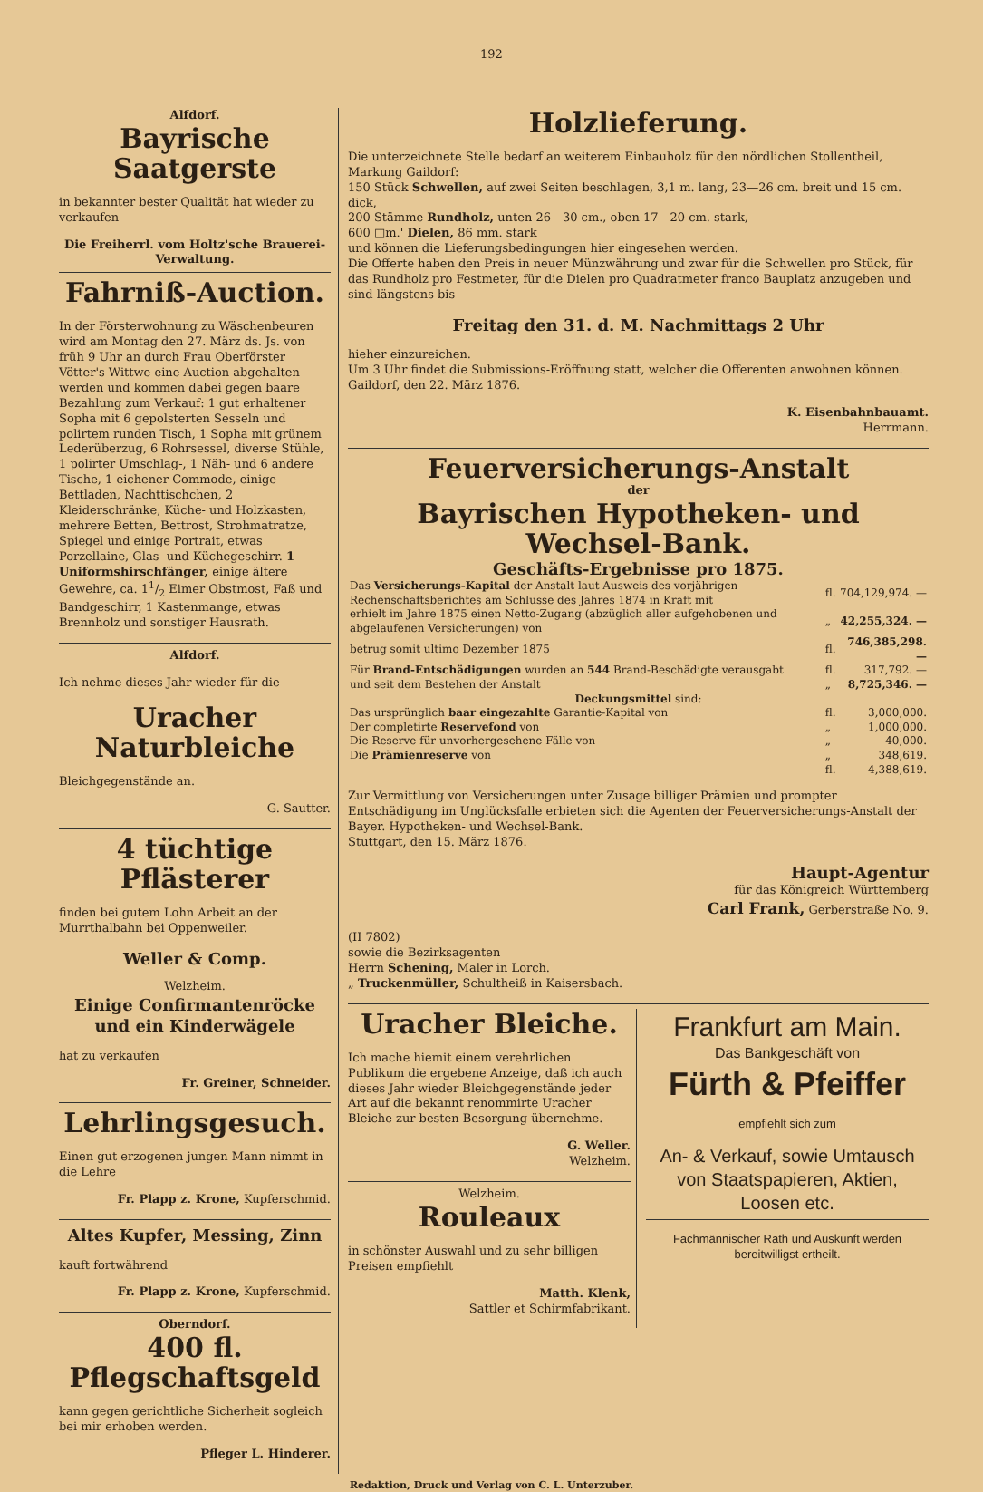192
Alfdorf.
Bayrische Saatgerste
in bekannter bester Qualität hat wieder zu verkaufen
Die Freiherrl. vom Holtz'sche Brauerei-Verwaltung.
Fahrniß-Auction.
In der Försterwohnung zu Wäschenbeuren wird am Montag den 27. März ds. Js. von früh 9 Uhr an durch Frau Oberförster Vötter's Wittwe eine Auction abgehalten werden und kommen dabei gegen baare Bezahlung zum Verkauf: 1 gut erhaltener Sopha mit 6 gepolsterten Sesseln und polirtem runden Tisch, 1 Sopha mit grünem Lederüberzug, 6 Rohrsessel, diverse Stühle, 1 polirter Umschlag-, 1 Näh- und 6 andere Tische, 1 eichener Commode, einige Bettladen, Nachttischchen, 2 Kleiderschränke, Küche- und Holzkasten, mehrere Betten, Bettrost, Strohmatratze, Spiegel und einige Portrait, etwas Porzellaine, Glas- und Küchegeschirr. 1 Uniformshirschfänger, einige ältere Gewehre, ca. 11/2 Eimer Obstmost, Faß und Bandgeschirr, 1 Kastenmange, etwas Brennholz und sonstiger Hausrath.
Alfdorf.
Ich nehme dieses Jahr wieder für die
Uracher Naturbleiche
Bleichgegenstände an.
G. Sautter.
4 tüchtige Pflästerer
finden bei gutem Lohn Arbeit an der Murrthalbahn bei Oppenweiler.
Weller & Comp.
Welzheim.
Einige Confirmantenröcke und ein Kinderwägele
hat zu verkaufen
Fr. Greiner, Schneider.
Lehrlingsgesuch.
Einen gut erzogenen jungen Mann nimmt in die Lehre
Fr. Plapp z. Krone, Kupferschmid.
Altes Kupfer, Messing, Zinn
kauft fortwährend
Fr. Plapp z. Krone, Kupferschmid.
Oberndorf.
400 fl. Pflegschaftsgeld
kann gegen gerichtliche Sicherheit sogleich bei mir erhoben werden.
Pfleger L. Hinderer.
Holzlieferung.
Die unterzeichnete Stelle bedarf an weiterem Einbauholz für den nördlichen Stollentheil, Markung Gaildorf:
150 Stück Schwellen, auf zwei Seiten beschlagen, 3,1 m. lang, 23—26 cm. breit und 15 cm. dick,
200 Stämme Rundholz, unten 26—30 cm., oben 17—20 cm. stark,
600 □m.' Dielen, 86 mm. stark
und können die Lieferungsbedingungen hier eingesehen werden.
Die Offerte haben den Preis in neuer Münzwährung und zwar für die Schwellen pro Stück, für das Rundholz pro Festmeter, für die Dielen pro Quadratmeter franco Bauplatz anzugeben und sind längstens bis
Freitag den 31. d. M. Nachmittags 2 Uhr
hieher einzureichen.
Um 3 Uhr findet die Submissions-Eröffnung statt, welcher die Offerenten anwohnen können.
Gaildorf, den 22. März 1876.
K. Eisenbahnbauamt.
Herrmann.
Feuerversicherungs-Anstalt
der
Bayrischen Hypotheken- und Wechsel-Bank.
Geschäfts-Ergebnisse pro 1875.
| Das Versicherungs-Kapital der Anstalt laut Ausweis des vorjährigen Rechenschaftsberichtes am Schlusse des Jahres 1874 in Kraft mit | fl. | 704,129,974. — |
| erhielt im Jahre 1875 einen Netto-Zugang (abzüglich aller aufgehobenen und abgelaufenen Versicherungen) von | „ | 42,255,324. — |
| betrug somit ultimo Dezember 1875 | fl. | 746,385,298. — |
| Für Brand-Entschädigungen wurden an 544 Brand-Beschädigte verausgabt | fl. | 317,792. — |
| und seit dem Bestehen der Anstalt | „ | 8,725,346. — |
| Deckungsmittel sind: | | |
| Das ursprünglich baar eingezahlte Garantie-Kapital von | fl. | 3,000,000. |
| Der completirte Reservefond von | „ | 1,000,000. |
| Die Reserve für unvorhergesehene Fälle von | „ | 40,000. |
| Die Prämienreserve von | „ | 348,619. |
| | fl. | 4,388,619. |
Zur Vermittlung von Versicherungen unter Zusage billiger Prämien und prompter Entschädigung im Unglücksfalle erbieten sich die Agenten der Feuerversicherungs-Anstalt der Bayer. Hypotheken- und Wechsel-Bank.
Stuttgart, den 15. März 1876.
Haupt-Agentur
für das Königreich Württemberg
Carl Frank, Gerberstraße No. 9.
(II 7802)
sowie die Bezirksagenten
Herrn Schening, Maler in Lorch.
„ Truckenmüller, Schultheiß in Kaisersbach.
Uracher Bleiche.
Ich mache hiemit einem verehrlichen Publikum die ergebene Anzeige, daß ich auch dieses Jahr wieder Bleichgegenstände jeder Art auf die bekannt renommirte Uracher Bleiche zur besten Besorgung übernehme.
G. Weller.
Welzheim.
Welzheim.
Rouleaux
in schönster Auswahl und zu sehr billigen Preisen empfiehlt
Matth. Klenk,
Sattler et Schirmfabrikant.
Frankfurt am Main.
Das Bankgeschäft von
Fürth & Pfeiffer
empfiehlt sich zum
An- & Verkauf, sowie Umtausch von Staatspapieren, Aktien, Loosen etc.
Fachmännischer Rath und Auskunft werden bereitwilligst ertheilt.
Redaktion, Druck und Verlag von C. L. Unterzuber.